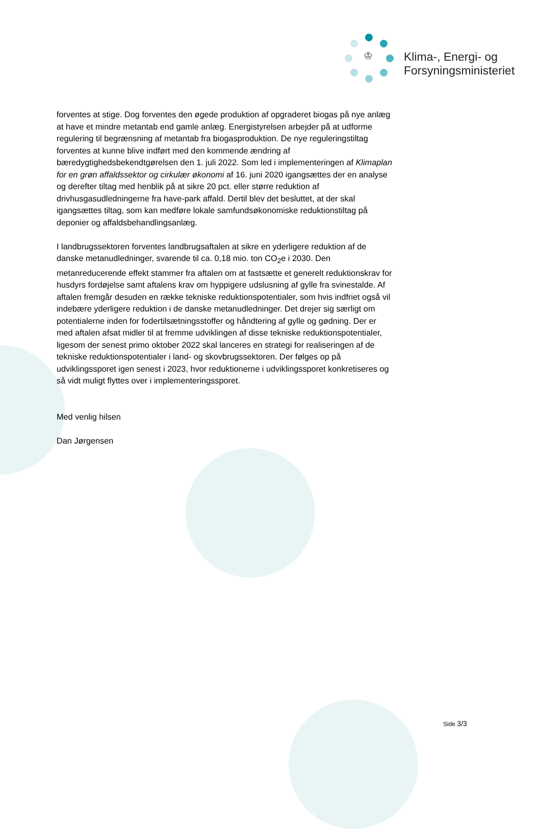♔
Klima-, Energi- og
Forsyningsministeriet
forventes at stige. Dog forventes den øgede produktion af opgraderet biogas på nye anlæg at have et mindre metantab end gamle anlæg. Energistyrelsen arbejder på at udforme regulering til begrænsning af metantab fra biogasproduktion. De nye reguleringstiltag forventes at kunne blive indført med den kommende ændring af bæredygtighedsbekendtgørelsen den 1. juli 2022. Som led i implementeringen af Klimaplan for en grøn affaldssektor og cirkulær økonomi af 16. juni 2020 igangsættes der en analyse og derefter tiltag med henblik på at sikre 20 pct. eller større reduktion af drivhusgasudledningerne fra have-park affald. Dertil blev det besluttet, at der skal igangsættes tiltag, som kan medføre lokale samfundsøkonomiske reduktionstiltag på deponier og affaldsbehandlingsanlæg.
I landbrugssektoren forventes landbrugsaftalen at sikre en yderligere reduktion af de danske metanudledninger, svarende til ca. 0,18 mio. ton CO<sub>2</sub>e i 2030. Den metanreducerende effekt stammer fra aftalen om at fastsætte et generelt reduktionskrav for husdyrs fordøjelse samt aftalens krav om hyppigere udslusning af gylle fra svinestalde. Af aftalen fremgår desuden en række tekniske reduktionspotentialer, som hvis indfriet også vil indebære yderligere reduktion i de danske metanudledninger. Det drejer sig særligt om potentialerne inden for fodertilsætningsstoffer og håndtering af gylle og gødning. Der er med aftalen afsat midler til at fremme udviklingen af disse tekniske reduktionspotentialer, ligesom der senest primo oktober 2022 skal lanceres en strategi for realiseringen af de tekniske reduktionspotentialer i land- og skovbrugssektoren. Der følges op på udviklingssporet igen senest i 2023, hvor reduktionerne i udviklingssporet konkretiseres og så vidt muligt flyttes over i implementeringssporet.
Med venlig hilsen
Dan Jørgensen
Side 3/3